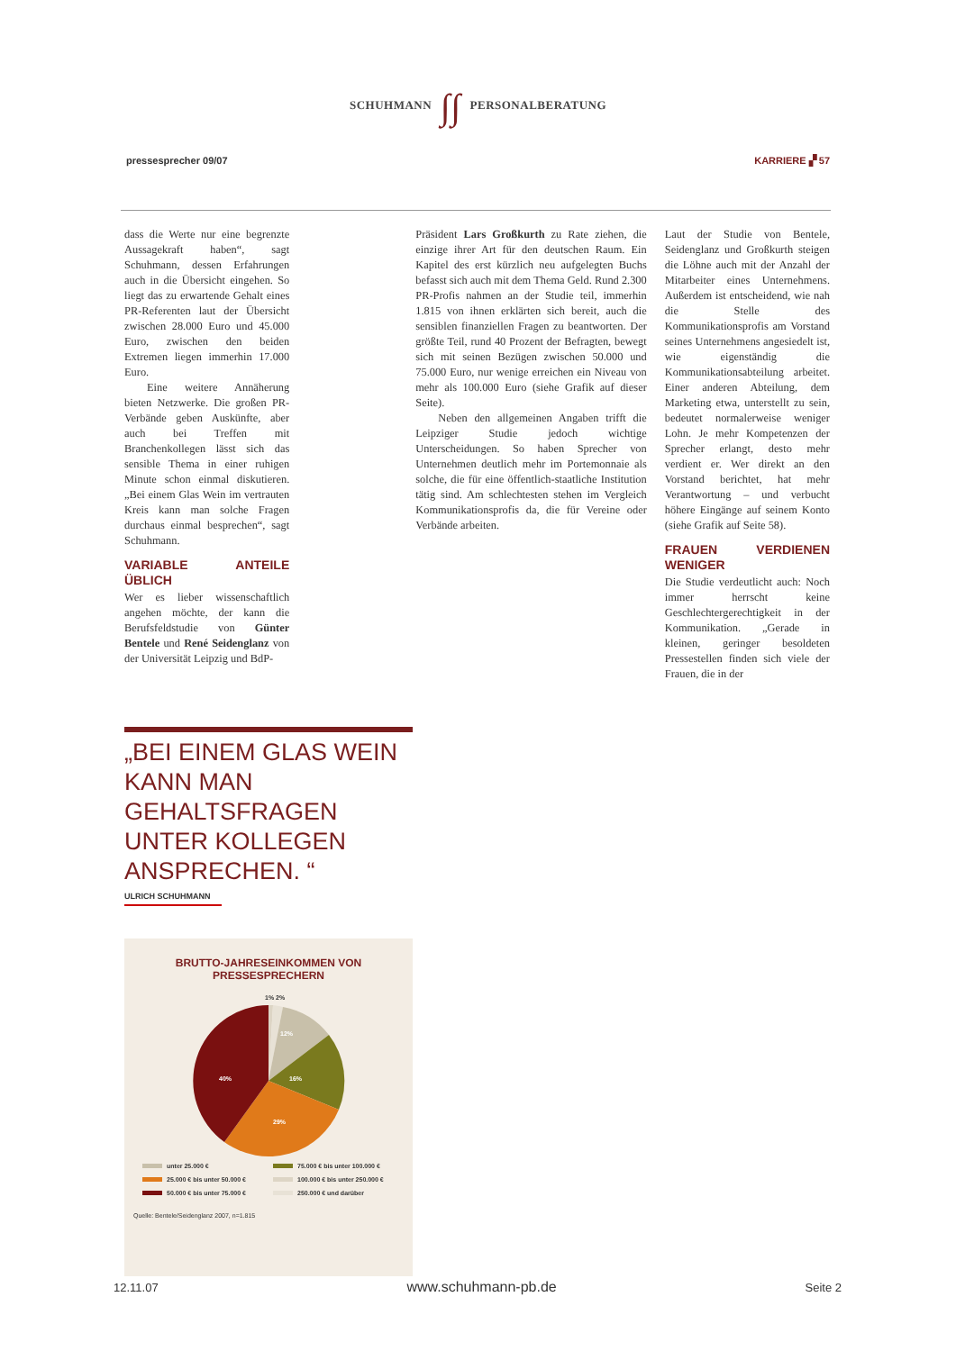SCHUHMANN ∫∫ PERSONALBERATUNG
pressesprecher 09/07 KARRIERE ▞ 57
dass die Werte nur eine begrenzte Aussagekraft haben“, sagt Schuhmann, dessen Erfahrungen auch in die Übersicht eingehen. So liegt das zu erwartende Gehalt eines PR-Referenten laut der Übersicht zwischen 28.000 Euro und 45.000 Euro, zwischen den beiden Extremen liegen immerhin 17.000 Euro.
Eine weitere Annäherung bieten Netzwerke. Die großen PR-Verbände geben Auskünfte, aber auch bei Treffen mit Branchenkollegen lässt sich das sensible Thema in einer ruhigen Minute schon einmal diskutieren. „Bei einem Glas Wein im vertrauten Kreis kann man solche Fragen durchaus einmal besprechen“, sagt Schuhmann.
VARIABLE ANTEILE ÜBLICH
Wer es lieber wissenschaftlich angehen möchte, der kann die Berufsfeldstudie von Günter Bentele und René Seidenglanz von der Universität Leipzig und BdP-
Präsident Lars Großkurth zu Rate ziehen, die einzige ihrer Art für den deutschen Raum. Ein Kapitel des erst kürzlich neu aufgelegten Buchs befasst sich auch mit dem Thema Geld. Rund 2.300 PR-Profis nahmen an der Studie teil, immerhin 1.815 von ihnen erklärten sich bereit, auch die sensiblen finanziellen Fragen zu beantworten. Der größte Teil, rund 40 Prozent der Befragten, bewegt sich mit seinen Bezügen zwischen 50.000 und 75.000 Euro, nur wenige erreichen ein Niveau von mehr als 100.000 Euro (siehe Grafik auf dieser Seite).
Neben den allgemeinen Angaben trifft die Leipziger Studie jedoch wichtige Unterscheidungen. So haben Sprecher von Unternehmen deutlich mehr im Portemonnaie als solche, die für eine öffentlich-staatliche Institution tätig sind. Am schlechtesten stehen im Vergleich Kommunikationsprofis da, die für Vereine oder Verbände arbeiten.
Laut der Studie von Bentele, Seidenglanz und Großkurth steigen die Löhne auch mit der Anzahl der Mitarbeiter eines Unternehmens. Außerdem ist entscheidend, wie nah die Stelle des Kommunikationsprofis am Vorstand seines Unternehmens angesiedelt ist, wie eigenständig die Kommunikationsabteilung arbeitet. Einer anderen Abteilung, dem Marketing etwa, unterstellt zu sein, bedeutet normalerweise weniger Lohn. Je mehr Kompetenzen der Sprecher erlangt, desto mehr verdient er. Wer direkt an den Vorstand berichtet, hat mehr Verantwortung – und verbucht höhere Eingänge auf seinem Konto (siehe Grafik auf Seite 58).
FRAUEN VERDIENEN WENIGER
Die Studie verdeutlicht auch: Noch immer herrscht keine Geschlechtergerechtigkeit in der Kommunikation. „Gerade in kleinen, geringer besoldeten Pressestellen finden sich viele der Frauen, die in der
„BEI EINEM GLAS WEIN KANN MAN GEHALTSFRAGEN UNTER KOLLEGEN ANSPRECHEN. “
ULRICH SCHUHMANN
BRUTTO-JAHRESEINKOMMEN VON
PRESSESPRECHERN
1% 2%
12%
16%
40%
29%
unter 25.000 €
75.000 € bis unter 100.000 €
25.000 € bis unter 50.000 €
100.000 € bis unter 250.000 €
50.000 € bis unter 75.000 €
250.000 € und darüber
Quelle: Bentele/Seidenglanz 2007, n=1.815
12.11.07 www.schuhmann-pb.de Seite 2